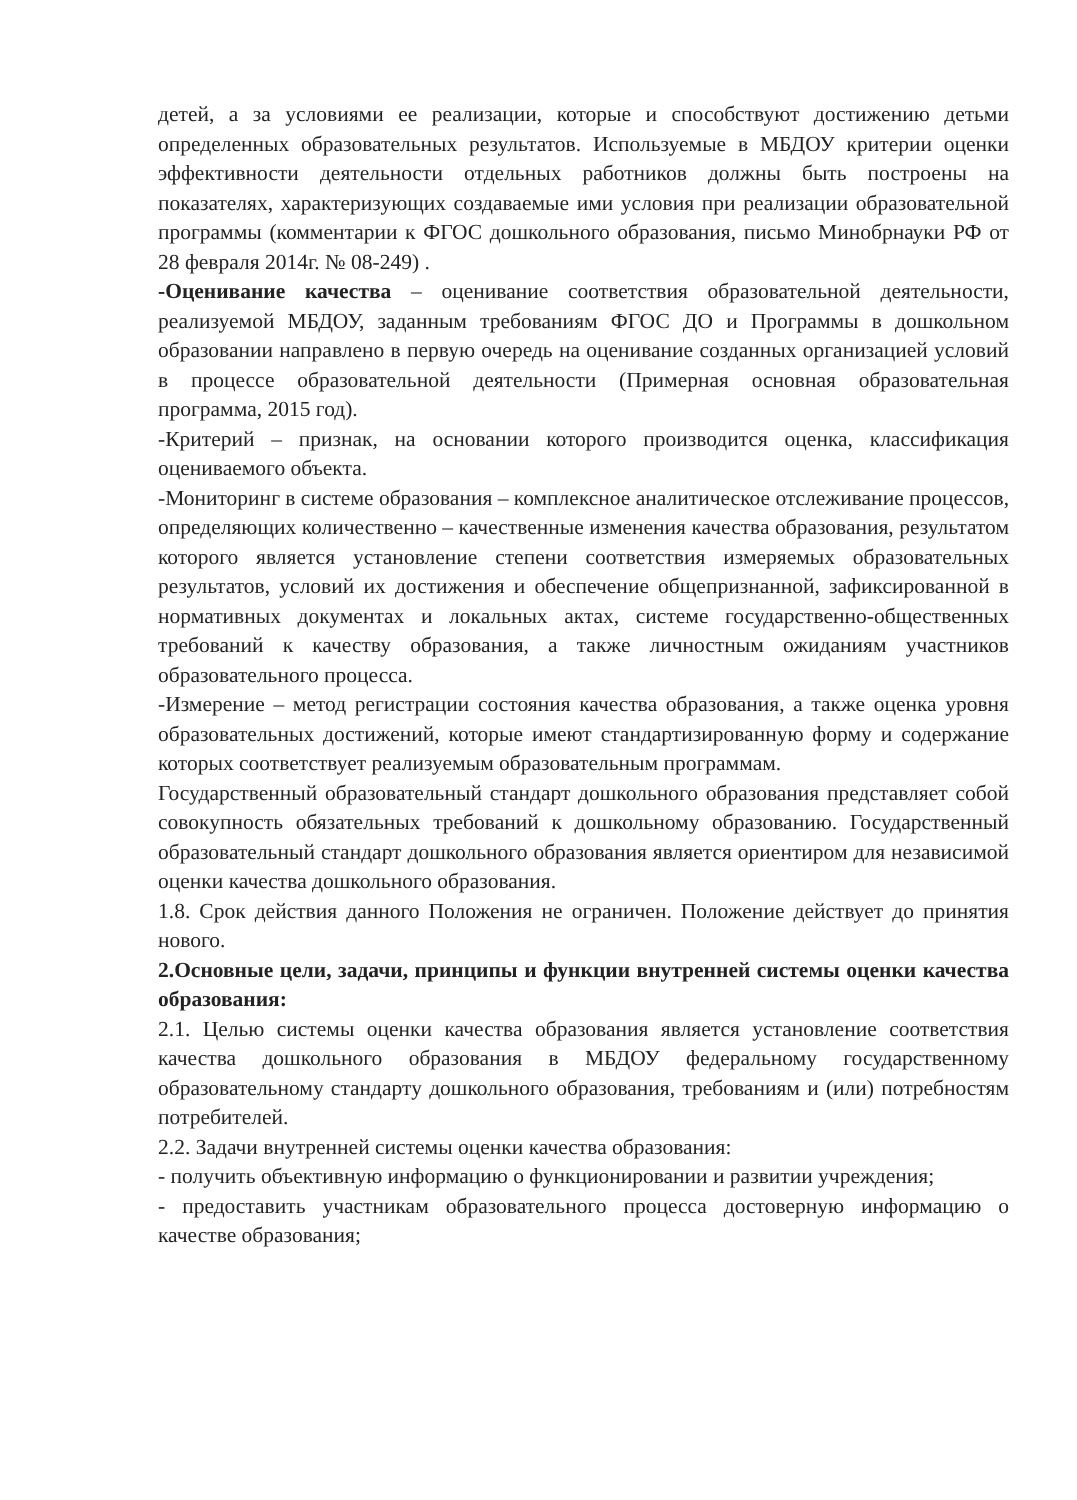детей, а за условиями ее реализации, которые и способствуют достижению детьми определенных образовательных результатов. Используемые в МБДОУ критерии оценки эффективности деятельности отдельных работников должны быть построены на показателях, характеризующих создаваемые ими условия при реализации образовательной программы (комментарии к ФГОС дошкольного образования, письмо Минобрнауки РФ от 28 февраля 2014г. № 08-249) .
-Оценивание качества – оценивание соответствия образовательной деятельности, реализуемой МБДОУ, заданным требованиям ФГОС ДО и Программы в дошкольном образовании направлено в первую очередь на оценивание созданных организацией условий в процессе образовательной деятельности (Примерная основная образовательная программа, 2015 год).
-Критерий – признак, на основании которого производится оценка, классификация оцениваемого объекта.
-Мониторинг в системе образования – комплексное аналитическое отслеживание процессов, определяющих количественно – качественные изменения качества образования, результатом которого является установление степени соответствия измеряемых образовательных результатов, условий их достижения и обеспечение общепризнанной, зафиксированной в нормативных документах и локальных актах, системе государственно-общественных требований к качеству образования, а также личностным ожиданиям участников образовательного процесса.
-Измерение – метод регистрации состояния качества образования, а также оценка уровня образовательных достижений, которые имеют стандартизированную форму и содержание которых соответствует реализуемым образовательным программам.
Государственный образовательный стандарт дошкольного образования представляет собой совокупность обязательных требований к дошкольному образованию. Государственный образовательный стандарт дошкольного образования является ориентиром для независимой оценки качества дошкольного образования.
1.8. Срок действия данного Положения не ограничен. Положение действует до принятия нового.
2.Основные цели, задачи, принципы и функции внутренней системы оценки качества образования:
2.1. Целью системы оценки качества образования является установление соответствия качества дошкольного образования в МБДОУ федеральному государственному образовательному стандарту дошкольного образования, требованиям и (или) потребностям потребителей.
2.2. Задачи внутренней системы оценки качества образования:
- получить объективную информацию о функционировании и развитии учреждения;
- предоставить участникам образовательного процесса достоверную информацию о качестве образования;